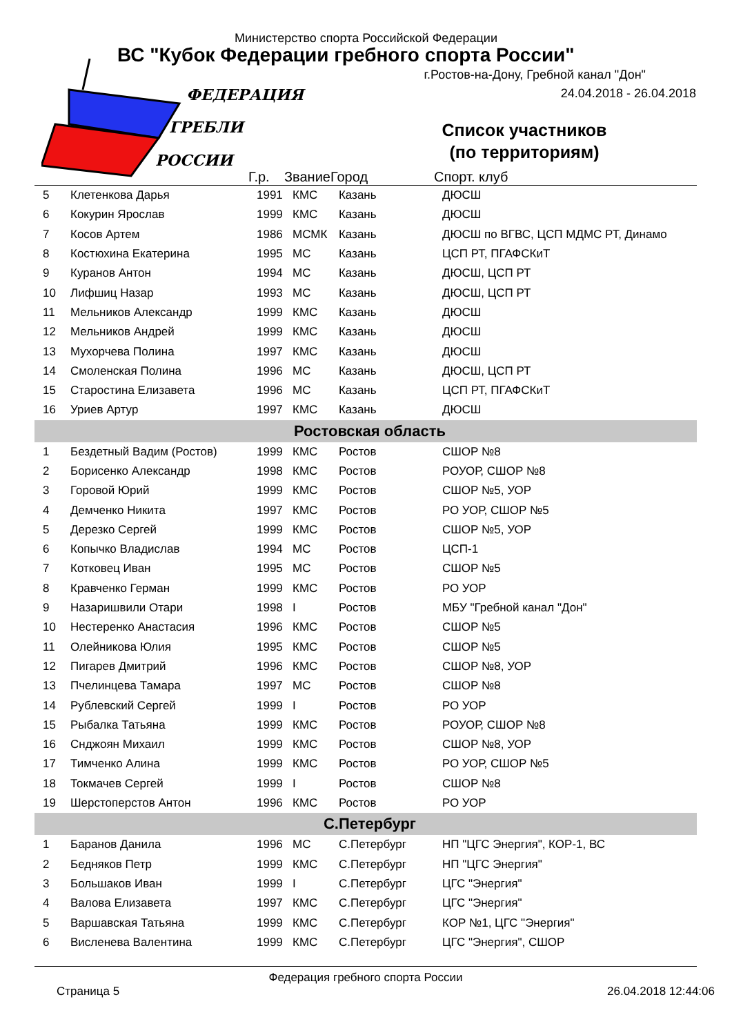Министерство спорта Российской Федерации
ВС "Кубок Федерации гребного спорта России"
г.Ростов-на-Дону, Гребной канал "Дон"
24.04.2018 - 26.04.2018
ФЕДЕРАЦИЯ
ГРЕБЛИ
РОССИИ
Список участников
(по территориям)
| | | Г.р. | Звание | Город | Спорт. клуб |
| --- | --- | --- | --- | --- | --- |
| 5 | Клетенкова Дарья | 1991 | КМС | Казань | ДЮСШ |
| 6 | Кокурин Ярослав | 1999 | КМС | Казань | ДЮСШ |
| 7 | Косов Артем | 1986 | МСМК | Казань | ДЮСШ по ВГВС, ЦСП МДМС РТ, Динамо |
| 8 | Костюхина Екатерина | 1995 | МС | Казань | ЦСП РТ, ПГАФСКиТ |
| 9 | Куранов Антон | 1994 | МС | Казань | ДЮСШ, ЦСП РТ |
| 10 | Лифшиц Назар | 1993 | МС | Казань | ДЮСШ, ЦСП РТ |
| 11 | Мельников Александр | 1999 | КМС | Казань | ДЮСШ |
| 12 | Мельников Андрей | 1999 | КМС | Казань | ДЮСШ |
| 13 | Мухорчева Полина | 1997 | КМС | Казань | ДЮСШ |
| 14 | Смоленская Полина | 1996 | МС | Казань | ДЮСШ, ЦСП РТ |
| 15 | Старостина Елизавета | 1996 | МС | Казань | ЦСП РТ, ПГАФСКиТ |
| 16 | Уриев Артур | 1997 | КМС | Казань | ДЮСШ |
| Ростовская область | | | | | |
| 1 | Бездетный Вадим (Ростов) | 1999 | КМС | Ростов | СШОР №8 |
| 2 | Борисенко Александр | 1998 | КМС | Ростов | РОУОР, СШОР №8 |
| 3 | Горовой Юрий | 1999 | КМС | Ростов | СШОР №5, УОР |
| 4 | Демченко Никита | 1997 | КМС | Ростов | РО УОР, СШОР №5 |
| 5 | Дерезко Сергей | 1999 | КМС | Ростов | СШОР №5, УОР |
| 6 | Копычко Владислав | 1994 | МС | Ростов | ЦСП-1 |
| 7 | Котковец Иван | 1995 | МС | Ростов | СШОР №5 |
| 8 | Кравченко Герман | 1999 | КМС | Ростов | РО УОР |
| 9 | Назаришвили Отари | 1998 | I | Ростов | МБУ "Гребной канал "Дон" |
| 10 | Нестеренко Анастасия | 1996 | КМС | Ростов | СШОР №5 |
| 11 | Олейникова Юлия | 1995 | КМС | Ростов | СШОР №5 |
| 12 | Пигарев Дмитрий | 1996 | КМС | Ростов | СШОР №8, УОР |
| 13 | Пчелинцева Тамара | 1997 | МС | Ростов | СШОР №8 |
| 14 | Рублевский Сергей | 1999 | I | Ростов | РО УОР |
| 15 | Рыбалка Татьяна | 1999 | КМС | Ростов | РОУОР, СШОР №8 |
| 16 | Снджоян Михаил | 1999 | КМС | Ростов | СШОР №8, УОР |
| 17 | Тимченко Алина | 1999 | КМС | Ростов | РО УОР, СШОР №5 |
| 18 | Токмачев Сергей | 1999 | I | Ростов | СШОР №8 |
| 19 | Шерстоперстов Антон | 1996 | КМС | Ростов | РО УОР |
| С.Петербург | | | | | |
| 1 | Баранов Данила | 1996 | МС | С.Петербург | НП "ЦГС Энергия", КОР-1, ВС |
| 2 | Бедняков Петр | 1999 | КМС | С.Петербург | НП "ЦГС Энергия" |
| 3 | Большаков Иван | 1999 | I | С.Петербург | ЦГС "Энергия" |
| 4 | Валова Елизавета | 1997 | КМС | С.Петербург | ЦГС "Энергия" |
| 5 | Варшавская Татьяна | 1999 | КМС | С.Петербург | КОР №1, ЦГС "Энергия" |
| 6 | Висленева Валентина | 1999 | КМС | С.Петербург | ЦГС "Энергия", СШОР |
Федерация гребного спорта России
Страница 5 26.04.2018 12:44:06